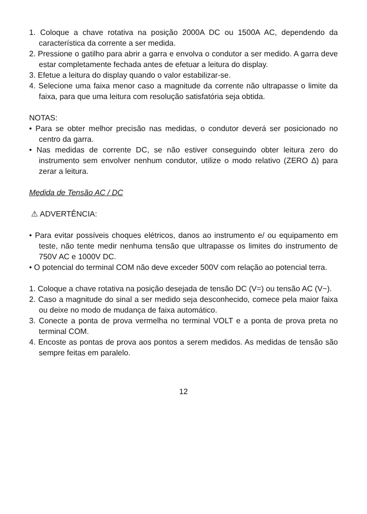1. Coloque a chave rotativa na posição 2000A DC ou 1500A AC, dependendo da característica da corrente a ser medida.
2. Pressione o gatilho para abrir a garra e envolva o condutor a ser medido. A garra deve estar completamente fechada antes de efetuar a leitura do display.
3. Efetue a leitura do display quando o valor estabilizar-se.
4. Selecione uma faixa menor caso a magnitude da corrente não ultrapasse o limite da faixa, para que uma leitura com resolução satisfatória seja obtida.
NOTAS:
• Para se obter melhor precisão nas medidas, o condutor deverá ser posicionado no centro da garra.
• Nas medidas de corrente DC, se não estiver conseguindo obter leitura zero do instrumento sem envolver nenhum condutor, utilize o modo relativo (ZERO ∆) para zerar a leitura.
Medida de Tensão AC / DC
⚠ ADVERTÊNCIA:
• Para evitar possíveis choques elétricos, danos ao instrumento e/ ou equipamento em teste, não tente medir nenhuma tensão que ultrapasse os limites do instrumento de 750V AC e 1000V DC.
• O potencial do terminal COM não deve exceder 500V com relação ao potencial terra.
1. Coloque a chave rotativa na posição desejada de tensão DC (V=) ou tensão AC (V~).
2. Caso a magnitude do sinal a ser medido seja desconhecido, comece pela maior faixa ou deixe no modo de mudança de faixa automático.
3. Conecte a ponta de prova vermelha no terminal VOLT e a ponta de prova preta no terminal COM.
4. Encoste as pontas de prova aos pontos a serem medidos. As medidas de tensão são sempre feitas em paralelo.
12